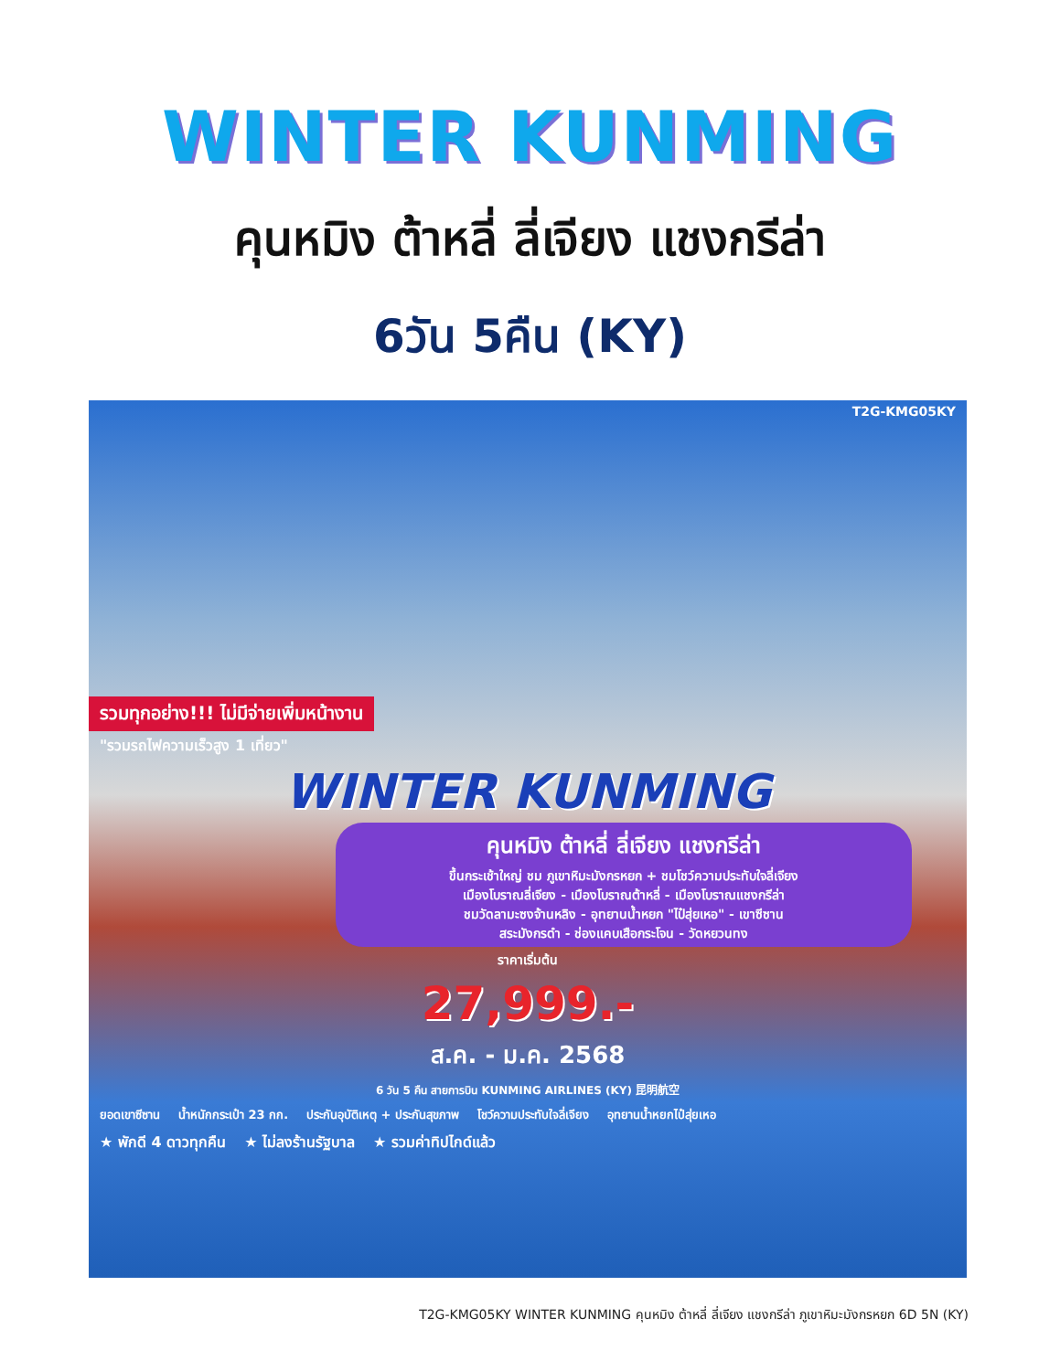WINTER KUNMING
คุนหมิง ต้าหลี่ ลี่เจียง แชงกรีล่า
6วัน 5คืน (KY)
T2G-KMG05KY
รวมทุกอย่าง!!! ไม่มีจ่ายเพิ่มหน้างาน
"รวมรถไฟความเร็วสูง 1 เที่ยว"
WINTER KUNMING
คุนหมิง ต้าหลี่ ลี่เจียง แชงกรีล่า
ขึ้นกระเช้าใหญ่ ชม ภูเขาหิมะมังกรหยก + ชมโชว์ความประทับใจลี่เจียง
เมืองโบราณลี่เจียง - เมืองโบราณต้าหลี่ - เมืองโบราณแชงกรีล่า
ชมวัดลามะซงจ้านหลิง - อุทยานน้ำหยก "ไป๋สุ่ยเหอ" - เขาซีซาน
สระมังกรดำ - ช่องแคบเสือกระโจน - วัดหยวนทง
ราคาเริ่มต้น
27,999.-
ส.ค. - ม.ค. 2568
6 วัน 5 คืน สายการบิน KUNMING AIRLINES (KY) 昆明航空
ยอดเขาซีซาน น้ำหนักกระเป๋า 23 กก. ประกันอุบัติเหตุ + ประกันสุขภาพ โชว์ความประทับใจลี่เจียง อุทยานน้ำหยกไป๋สุ่ยเหอ
★ พักดี 4 ดาวทุกคืน ★ ไม่ลงร้านรัฐบาล ★ รวมค่าทิปไกด์แล้ว
T2G-KMG05KY WINTER KUNMING คุนหมิง ต้าหลี่ ลี่เจียง แชงกรีล่า ภูเขาหิมะมังกรหยก 6D 5N (KY)